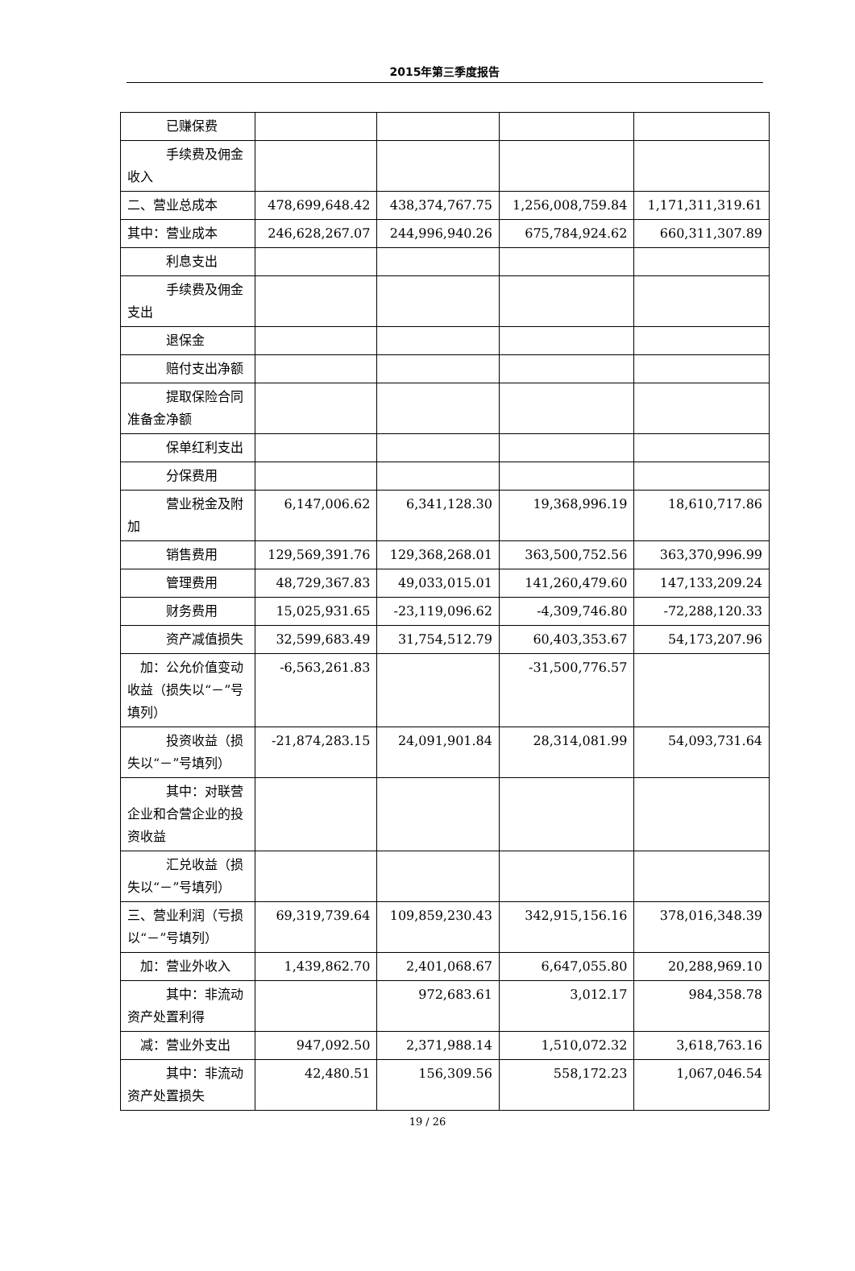2015年第三季度报告
| 已赚保费 | | | | |
| 手续费及佣金收入 | | | | |
| 二、营业总成本 | 478,699,648.42 | 438,374,767.75 | 1,256,008,759.84 | 1,171,311,319.61 |
| 其中：营业成本 | 246,628,267.07 | 244,996,940.26 | 675,784,924.62 | 660,311,307.89 |
| 利息支出 | | | | |
| 手续费及佣金支出 | | | | |
| 退保金 | | | | |
| 赔付支出净额 | | | | |
| 提取保险合同准备金净额 | | | | |
| 保单红利支出 | | | | |
| 分保费用 | | | | |
| 营业税金及附加 | 6,147,006.62 | 6,341,128.30 | 19,368,996.19 | 18,610,717.86 |
| 销售费用 | 129,569,391.76 | 129,368,268.01 | 363,500,752.56 | 363,370,996.99 |
| 管理费用 | 48,729,367.83 | 49,033,015.01 | 141,260,479.60 | 147,133,209.24 |
| 财务费用 | 15,025,931.65 | -23,119,096.62 | -4,309,746.80 | -72,288,120.33 |
| 资产减值损失 | 32,599,683.49 | 31,754,512.79 | 60,403,353.67 | 54,173,207.96 |
| 加：公允价值变动收益（损失以“－”号填列） | -6,563,261.83 | | -31,500,776.57 | |
| 投资收益（损失以“－”号填列） | -21,874,283.15 | 24,091,901.84 | 28,314,081.99 | 54,093,731.64 |
| 其中：对联营企业和合营企业的投资收益 | | | | |
| 汇兑收益（损失以“－”号填列） | | | | |
| 三、营业利润（亏损以“－”号填列） | 69,319,739.64 | 109,859,230.43 | 342,915,156.16 | 378,016,348.39 |
| 加：营业外收入 | 1,439,862.70 | 2,401,068.67 | 6,647,055.80 | 20,288,969.10 |
| 其中：非流动资产处置利得 | | 972,683.61 | 3,012.17 | 984,358.78 |
| 减：营业外支出 | 947,092.50 | 2,371,988.14 | 1,510,072.32 | 3,618,763.16 |
| 其中：非流动资产处置损失 | 42,480.51 | 156,309.56 | 558,172.23 | 1,067,046.54 |
19 / 26